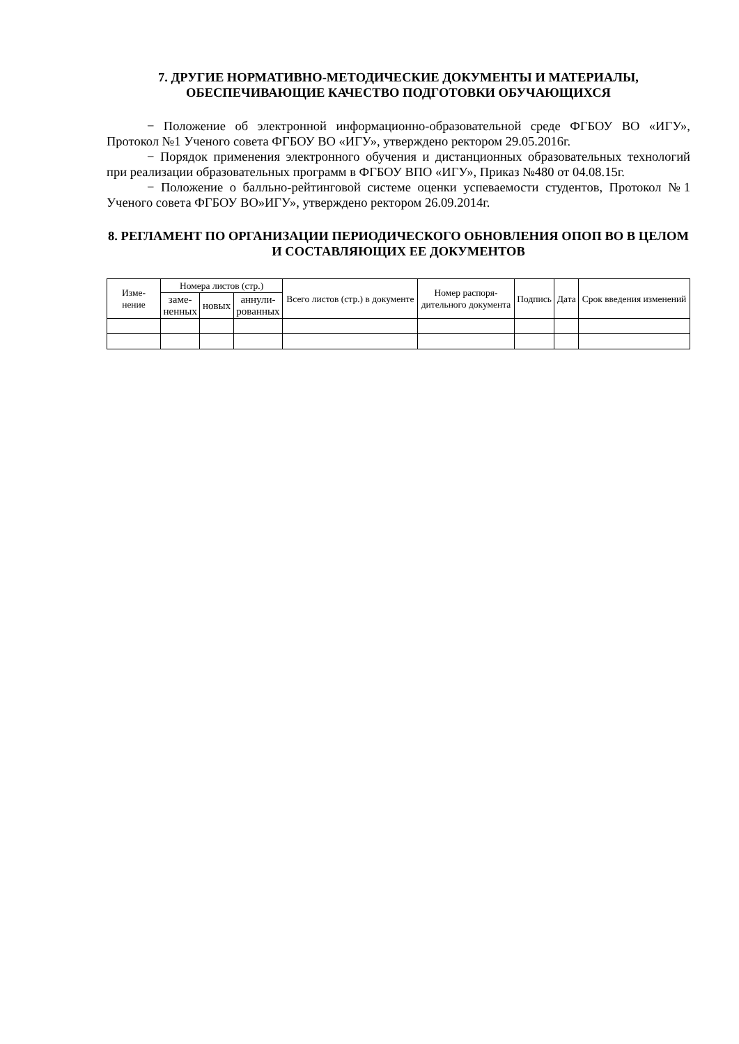7. ДРУГИЕ НОРМАТИВНО-МЕТОДИЧЕСКИЕ ДОКУМЕНТЫ И МАТЕРИАЛЫ, ОБЕСПЕЧИВАЮЩИЕ КАЧЕСТВО ПОДГОТОВКИ ОБУЧАЮЩИХСЯ
− Положение об электронной информационно-образовательной среде ФГБОУ ВО «ИГУ», Протокол №1 Ученого совета ФГБОУ ВО «ИГУ», утверждено ректором 29.05.2016г.
− Порядок применения электронного обучения и дистанционных образовательных технологий при реализации образовательных программ в ФГБОУ ВПО «ИГУ», Приказ №480 от 04.08.15г.
− Положение о балльно-рейтинговой системе оценки успеваемости студентов, Протокол №1 Ученого совета ФГБОУ ВО»ИГУ», утверждено ректором 26.09.2014г.
8. РЕГЛАМЕНТ ПО ОРГАНИЗАЦИИ ПЕРИОДИЧЕСКОГО ОБНОВЛЕНИЯ ОПОП ВО В ЦЕЛОМ И СОСТАВЛЯЮЩИХ ЕЕ ДОКУМЕНТОВ
| Изме- нение | Номера листов (стр.) | | | Всего листов (стр.) в документе | Номер распоря- дительного документа | Подпись | Дата | Срок введения изменений |
| --- | --- | --- | --- | --- | --- | --- | --- | --- |
| | заме- ненных | новых | аннули- рованных | | | | | |